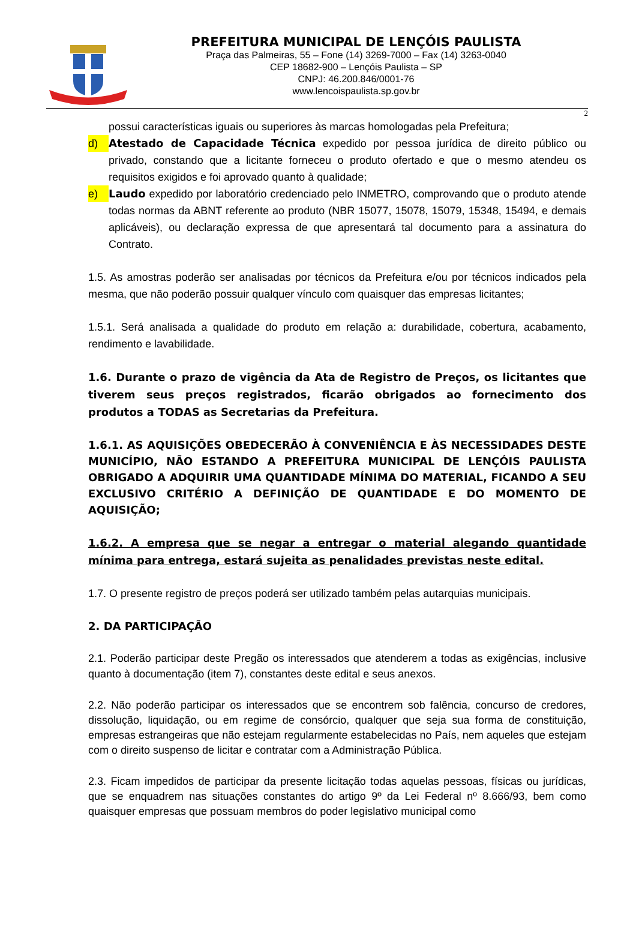PREFEITURA MUNICIPAL DE LENÇÓIS PAULISTA
Praça das Palmeiras, 55 – Fone (14) 3269-7000 – Fax (14) 3263-0040
CEP 18682-900 – Lençóis Paulista – SP
CNPJ: 46.200.846/0001-76
www.lencoispaulista.sp.gov.br
2
possui características iguais ou superiores às marcas homologadas pela Prefeitura;
d) Atestado de Capacidade Técnica expedido por pessoa jurídica de direito público ou privado, constando que a licitante forneceu o produto ofertado e que o mesmo atendeu os requisitos exigidos e foi aprovado quanto à qualidade;
e) Laudo expedido por laboratório credenciado pelo INMETRO, comprovando que o produto atende todas normas da ABNT referente ao produto (NBR 15077, 15078, 15079, 15348, 15494, e demais aplicáveis), ou declaração expressa de que apresentará tal documento para a assinatura do Contrato.
1.5. As amostras poderão ser analisadas por técnicos da Prefeitura e/ou por técnicos indicados pela mesma, que não poderão possuir qualquer vínculo com quaisquer das empresas licitantes;
1.5.1. Será analisada a qualidade do produto em relação a: durabilidade, cobertura, acabamento, rendimento e lavabilidade.
1.6. Durante o prazo de vigência da Ata de Registro de Preços, os licitantes que tiverem seus preços registrados, ficarão obrigados ao fornecimento dos produtos a TODAS as Secretarias da Prefeitura.
1.6.1. AS AQUISIÇÕES OBEDECERÃO À CONVENIÊNCIA E ÀS NECESSIDADES DESTE MUNICÍPIO, NÃO ESTANDO A PREFEITURA MUNICIPAL DE LENÇÓIS PAULISTA OBRIGADO A ADQUIRIR UMA QUANTIDADE MÍNIMA DO MATERIAL, FICANDO A SEU EXCLUSIVO CRITÉRIO A DEFINIÇÃO DE QUANTIDADE E DO MOMENTO DE AQUISIÇÃO;
1.6.2. A empresa que se negar a entregar o material alegando quantidade mínima para entrega, estará sujeita as penalidades previstas neste edital.
1.7. O presente registro de preços poderá ser utilizado também pelas autarquias municipais.
2. DA PARTICIPAÇÃO
2.1. Poderão participar deste Pregão os interessados que atenderem a todas as exigências, inclusive quanto à documentação (item 7), constantes deste edital e seus anexos.
2.2. Não poderão participar os interessados que se encontrem sob falência, concurso de credores, dissolução, liquidação, ou em regime de consórcio, qualquer que seja sua forma de constituição, empresas estrangeiras que não estejam regularmente estabelecidas no País, nem aqueles que estejam com o direito suspenso de licitar e contratar com a Administração Pública.
2.3. Ficam impedidos de participar da presente licitação todas aquelas pessoas, físicas ou jurídicas, que se enquadrem nas situações constantes do artigo 9º da Lei Federal nº 8.666/93, bem como quaisquer empresas que possuam membros do poder legislativo municipal como